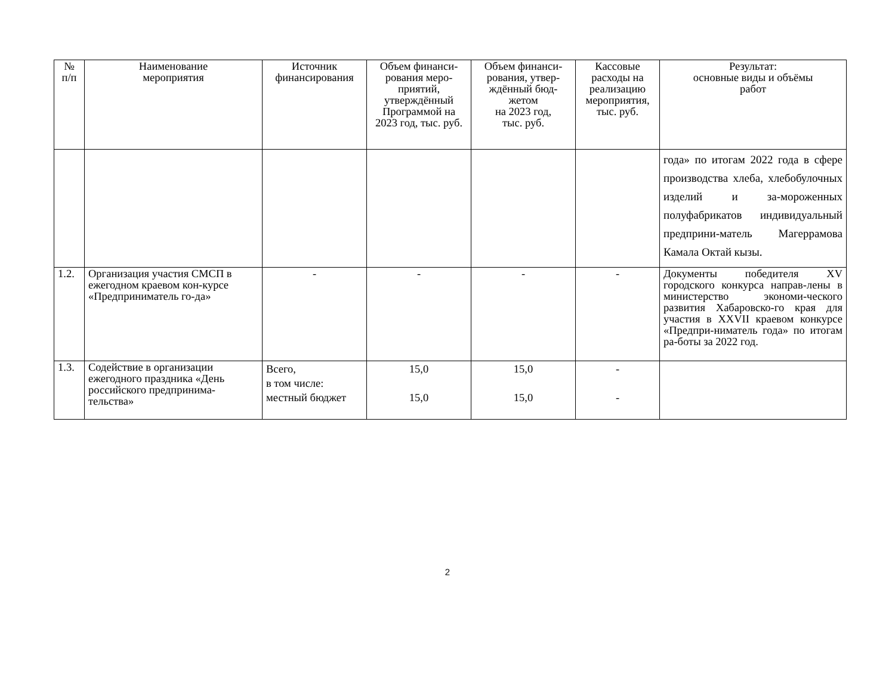| № п/п | Наименование мероприятия | Источник финансирования | Объем финанси-рования меро-приятий, утверждённый Программой на 2023 год, тыс. руб. | Объем финанси-рования, утвер-ждённый бюд-жетом на 2023 год, тыс. руб. | Кассовые расходы на реализацию мероприятия, тыс. руб. | Результат: основные виды и объёмы работ |
| --- | --- | --- | --- | --- | --- | --- |
| | | | | | | года» по итогам 2022 года в сфере производства хлеба, хлебобулочных изделий и за-мороженных полуфабрикатов индивидуальный предприни-матель Магеррамова Камала Октай кызы. |
| 1.2. | Организация участия СМСП в ежегодном краевом кон-курсе «Предприниматель го-да» | - | - | - | - | Документы победителя XV городского конкурса направ-лены в министерство экономи-ческого развития Хабаровско-го края для участия в XXVII краевом конкурсе «Предпри-ниматель года» по итогам ра-боты за 2022 год. |
| 1.3. | Содействие в организации ежегодного праздника «День российского предпринима-тельства» | Всего, в том числе: местный бюджет | 15,0 15,0 | 15,0 15,0 | - - | |
2